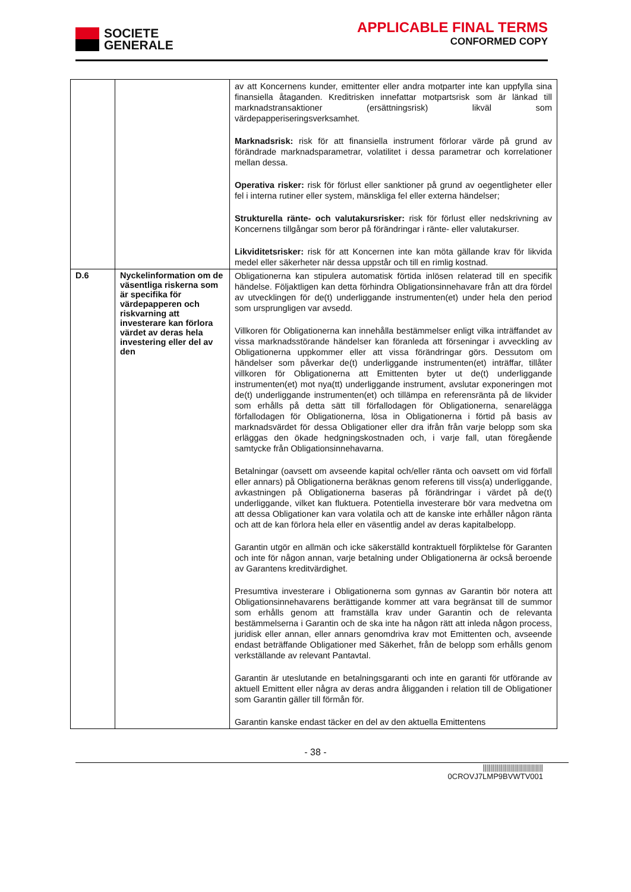SOCIETE
GENERALE
APPLICABLE FINAL TERMS
CONFORMED COPY
| | | av att Koncernens kunder, emittenter eller andra motparter inte kan uppfylla sina finansiella åtaganden. Kreditrisken innefattar motpartsrisk som är länkad till marknadstransaktioner (ersättningsrisk) likväl som värdepapperiseringsverksamhet. Marknadsrisk: risk för att finansiella instrument förlorar värde på grund av förändrade marknadsparametrar, volatilitet i dessa parametrar och korrelationer mellan dessa. Operativa risker: risk för förlust eller sanktioner på grund av oegentligheter eller fel i interna rutiner eller system, mänskliga fel eller externa händelser; Strukturella ränte- och valutakursrisker: risk för förlust eller nedskrivning av Koncernens tillgångar som beror på förändringar i ränte- eller valutakurser. Likviditetsrisker: risk för att Koncernen inte kan möta gällande krav för likvida medel eller säkerheter när dessa uppstår och till en rimlig kostnad. |
| D.6 | Nyckelinformation om de väsentliga riskerna som är specifika för värdepapperen och riskvarning att investerare kan förlora värdet av deras hela investering eller del av den | Obligationerna kan stipulera automatisk förtida inlösen relaterad till en specifik händelse. Följaktligen kan detta förhindra Obligationsinnehavare från att dra fördel av utvecklingen för de(t) underliggande instrumenten(et) under hela den period som ursprungligen var avsedd. Villkoren för Obligationerna kan innehålla bestämmelser enligt vilka inträffandet av vissa marknadsstörande händelser kan föranleda att förseningar i avveckling av Obligationerna uppkommer eller att vissa förändringar görs. Dessutom om händelser som påverkar de(t) underliggande instrumenten(et) inträffar, tillåter villkoren för Obligationerna att Emittenten byter ut de(t) underliggande instrumenten(et) mot nya(tt) underliggande instrument, avslutar exponeringen mot de(t) underliggande instrumenten(et) och tillämpa en referensränta på de likvider som erhålls på detta sätt till förfallodagen för Obligationerna, senarelägga förfallodagen för Obligationerna, lösa in Obligationerna i förtid på basis av marknadsvärdet för dessa Obligationer eller dra ifrån från varje belopp som ska erläggas den ökade hedgningskostnaden och, i varje fall, utan föregående samtycke från Obligationsinnehavarna. Betalningar (oavsett om avseende kapital och/eller ränta och oavsett om vid förfall eller annars) på Obligationerna beräknas genom referens till viss(a) underliggande, avkastningen på Obligationerna baseras på förändringar i värdet på de(t) underliggande, vilket kan fluktuera. Potentiella investerare bör vara medvetna om att dessa Obligationer kan vara volatila och att de kanske inte erhåller någon ränta och att de kan förlora hela eller en väsentlig andel av deras kapitalbelopp. Garantin utgör en allmän och icke säkerställd kontraktuell förpliktelse för Garanten och inte för någon annan, varje betalning under Obligationerna är också beroende av Garantens kreditvärdighet. Presumtiva investerare i Obligationerna som gynnas av Garantin bör notera att Obligationsinnehavarens berättigande kommer att vara begränsat till de summor som erhålls genom att framställa krav under Garantin och de relevanta bestämmelserna i Garantin och de ska inte ha någon rätt att inleda någon process, juridisk eller annan, eller annars genomdriva krav mot Emittenten och, avseende endast beträffande Obligationer med Säkerhet, från de belopp som erhålls genom verkställande av relevant Pantavtal. Garantin är uteslutande en betalningsgaranti och inte en garanti för utförande av aktuell Emittent eller några av deras andra åligganden i relation till de Obligationer som Garantin gäller till förmån för. Garantin kanske endast täcker en del av den aktuella Emittentens |
- 38 -
||||||||||||||||||||||||||||||
0CROVJ7LMP9BVWTV001